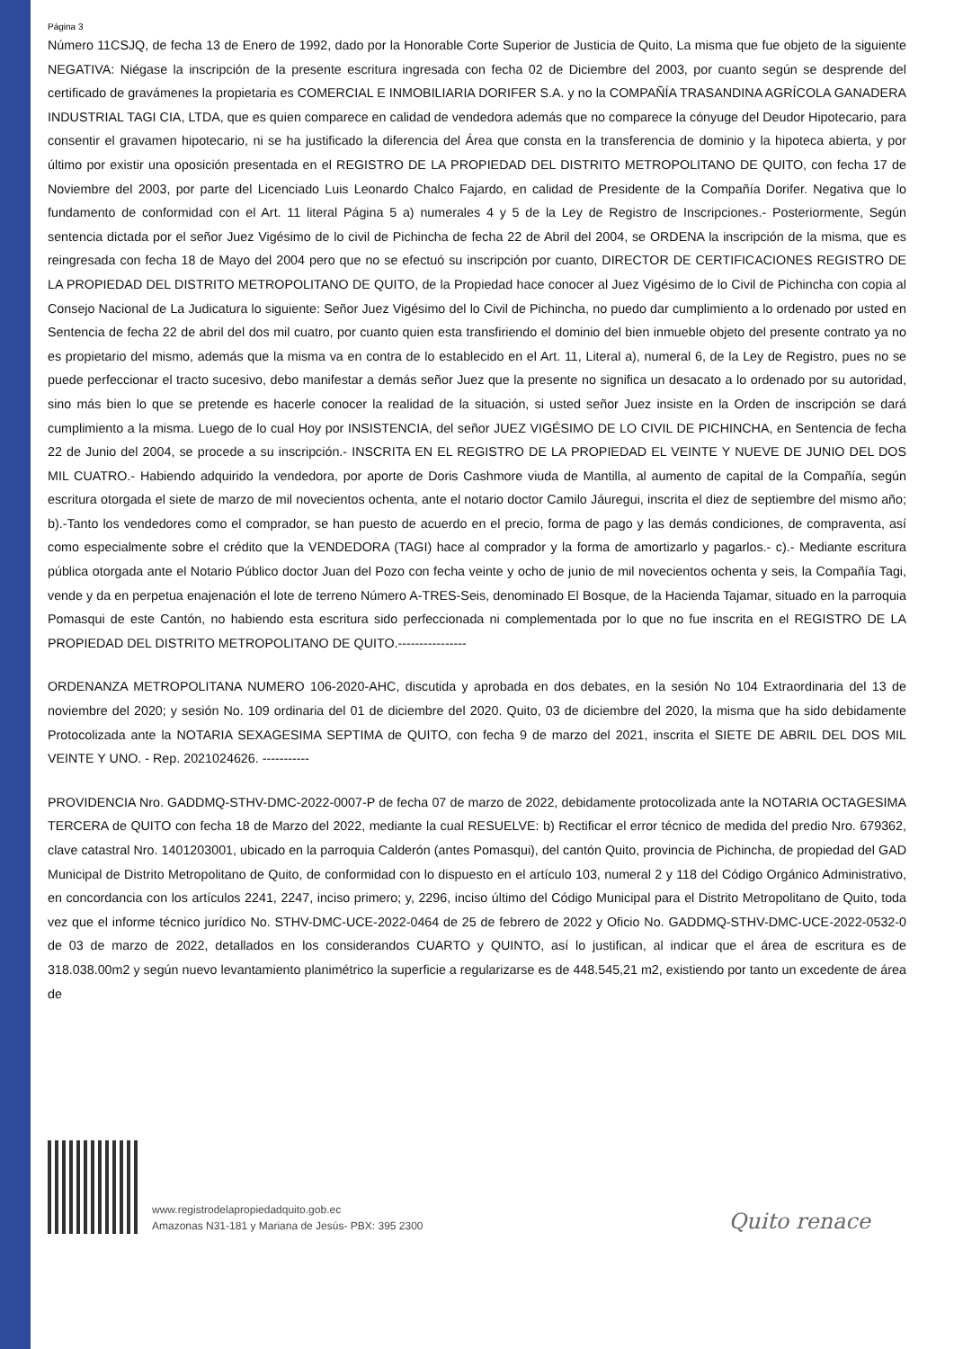Página 3
Número 11CSJQ, de fecha 13 de Enero de 1992, dado por la Honorable Corte Superior de Justicia de Quito, La misma que fue objeto de la siguiente NEGATIVA: Niégase la inscripción de la presente escritura ingresada con fecha 02 de Diciembre del 2003, por cuanto según se desprende del certificado de gravámenes la propietaria es COMERCIAL E INMOBILIARIA DORIFER S.A. y no la COMPAÑÍA TRASANDINA AGRÍCOLA GANADERA INDUSTRIAL TAGI CIA, LTDA, que es quien comparece en calidad de vendedora además que no comparece la cónyuge del Deudor Hipotecario, para consentir el gravamen hipotecario, ni se ha justificado la diferencia del Área que consta en la transferencia de dominio y la hipoteca abierta, y por último por existir una oposición presentada en el REGISTRO DE LA PROPIEDAD DEL DISTRITO METROPOLITANO DE QUITO, con fecha 17 de Noviembre del 2003, por parte del Licenciado Luis Leonardo Chalco Fajardo, en calidad de Presidente de la Compañía Dorifer. Negativa que lo fundamento de conformidad con el Art. 11 literal Página 5 a) numerales 4 y 5 de la Ley de Registro de Inscripciones.- Posteriormente, Según sentencia dictada por el señor Juez Vigésimo de lo civil de Pichincha de fecha 22 de Abril del 2004, se ORDENA la inscripción de la misma, que es reingresada con fecha 18 de Mayo del 2004 pero que no se efectuó su inscripción por cuanto, DIRECTOR DE CERTIFICACIONES REGISTRO DE LA PROPIEDAD DEL DISTRITO METROPOLITANO DE QUITO, de la Propiedad hace conocer al Juez Vigésimo de lo Civil de Pichincha con copia al Consejo Nacional de La Judicatura lo siguiente: Señor Juez Vigésimo del lo Civil de Pichincha, no puedo dar cumplimiento a lo ordenado por usted en Sentencia de fecha 22 de abril del dos mil cuatro, por cuanto quien esta transfiriendo el dominio del bien inmueble objeto del presente contrato ya no es propietario del mismo, además que la misma va en contra de lo establecido en el Art. 11, Literal a), numeral 6, de la Ley de Registro, pues no se puede perfeccionar el tracto sucesivo, debo manifestar a demás señor Juez que la presente no significa un desacato a lo ordenado por su autoridad, sino más bien lo que se pretende es hacerle conocer la realidad de la situación, si usted señor Juez insiste en la Orden de inscripción se dará cumplimiento a la misma. Luego de lo cual Hoy por INSISTENCIA, del señor JUEZ VIGÉSIMO DE LO CIVIL DE PICHINCHA, en Sentencia de fecha 22 de Junio del 2004, se procede a su inscripción.- INSCRITA EN EL REGISTRO DE LA PROPIEDAD EL VEINTE Y NUEVE DE JUNIO DEL DOS MIL CUATRO.- Habiendo adquirido la vendedora, por aporte de Doris Cashmore viuda de Mantilla, al aumento de capital de la Compañía, según escritura otorgada el siete de marzo de mil novecientos ochenta, ante el notario doctor Camilo Jáuregui, inscrita el diez de septiembre del mismo año; b).-Tanto los vendedores como el comprador, se han puesto de acuerdo en el precio, forma de pago y las demás condiciones, de compraventa, así como especialmente sobre el crédito que la VENDEDORA (TAGI) hace al comprador y la forma de amortizarlo y pagarlos.- c).- Mediante escritura pública otorgada ante el Notario Público doctor Juan del Pozo con fecha veinte y ocho de junio de mil novecientos ochenta y seis, la Compañía Tagi, vende y da en perpetua enajenación el lote de terreno Número A-TRES-Seis, denominado El Bosque, de la Hacienda Tajamar, situado en la parroquia Pomasqui de este Cantón, no habiendo esta escritura sido perfeccionada ni complementada por lo que no fue inscrita en el REGISTRO DE LA PROPIEDAD DEL DISTRITO METROPOLITANO DE QUITO.----------------
ORDENANZA METROPOLITANA NUMERO 106-2020-AHC, discutida y aprobada en dos debates, en la sesión No 104 Extraordinaria del 13 de noviembre del 2020; y sesión No. 109 ordinaria del 01 de diciembre del 2020. Quito, 03 de diciembre del 2020, la misma que ha sido debidamente Protocolizada ante la NOTARIA SEXAGESIMA SEPTIMA de QUITO, con fecha 9 de marzo del 2021, inscrita el SIETE DE ABRIL DEL DOS MIL VEINTE Y UNO. - Rep. 2021024626. -----------
PROVIDENCIA Nro. GADDMQ-STHV-DMC-2022-0007-P de fecha 07 de marzo de 2022, debidamente protocolizada ante la NOTARIA OCTAGESIMA TERCERA de QUITO con fecha 18 de Marzo del 2022, mediante la cual RESUELVE: b) Rectificar el error técnico de medida del predio Nro. 679362, clave catastral Nro. 1401203001, ubicado en la parroquia Calderón (antes Pomasqui), del cantón Quito, provincia de Pichincha, de propiedad del GAD Municipal de Distrito Metropolitano de Quito, de conformidad con lo dispuesto en el artículo 103, numeral 2 y 118 del Código Orgánico Administrativo, en concordancia con los artículos 2241, 2247, inciso primero; y, 2296, inciso último del Código Municipal para el Distrito Metropolitano de Quito, toda vez que el informe técnico jurídico No. STHV-DMC-UCE-2022-0464 de 25 de febrero de 2022 y Oficio No. GADDMQ-STHV-DMC-UCE-2022-0532-0 de 03 de marzo de 2022, detallados en los considerandos CUARTO y QUINTO, así lo justifican, al indicar que el área de escritura es de 318.038.00m2 y según nuevo levantamiento planimétrico la superficie a regularizarse es de 448.545,21 m2, existiendo por tanto un excedente de área de
www.registrodelapropiedadquito.gob.ec
Amazonas N31-181 y Mariana de Jesús- PBX: 395 2300
Quito renace